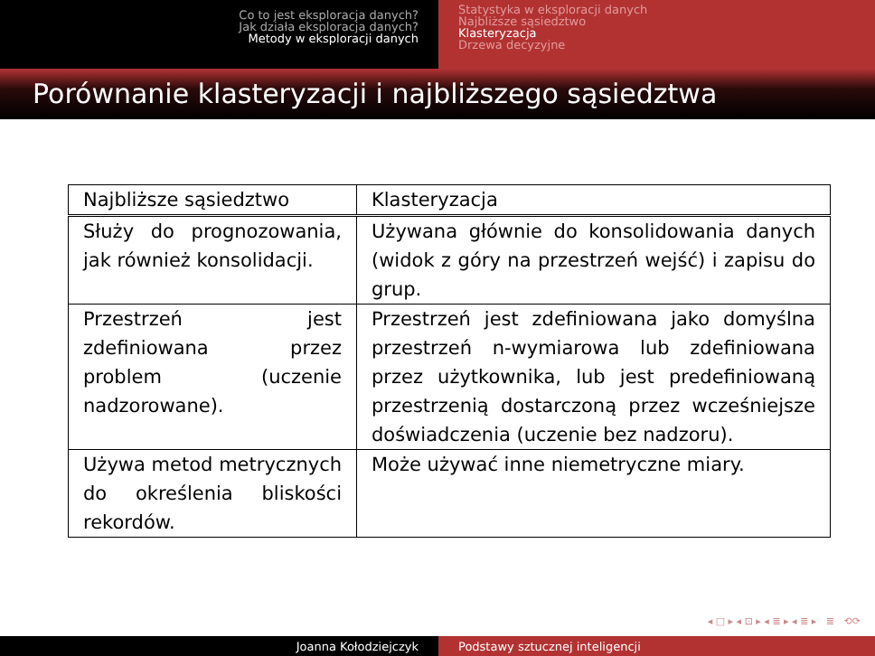Co to jest eksploracja danych?
Jak działa eksploracja danych?
Metody w eksploracji danych
Statystyka w eksploracji danych
Najbliższe sąsiedztwo
Klasteryzacja
Drzewa decyzyjne
Porównanie klasteryzacji i najbliższego sąsiedztwa
| Najbliższe sąsiedztwo | Klasteryzacja |
| Służy do prognozowania, jak również konsolidacji. | Używana głównie do konsolidowania danych (widok z góry na przestrzeń wejść) i zapisu do grup. |
| Przestrzeń jest zdefiniowana przez problem (uczenie nadzorowane). | Przestrzeń jest zdefiniowana jako domyślna przestrzeń n-wymiarowa lub zdefiniowana przez użytkownika, lub jest predefiniowaną przestrzenią dostarczoną przez wcześniejsze doświadczenia (uczenie bez nadzoru). |
| Używa metod metrycznych do określenia bliskości rekordów. | Może używać inne niemetryczne miary. |
◂ □ ▸ ◂ ⊡ ▸ ◂ ≣ ▸ ◂ ≣ ▸ ≣ ⟲⟳
Joanna Kołodziejczyk Podstawy sztucznej inteligencji